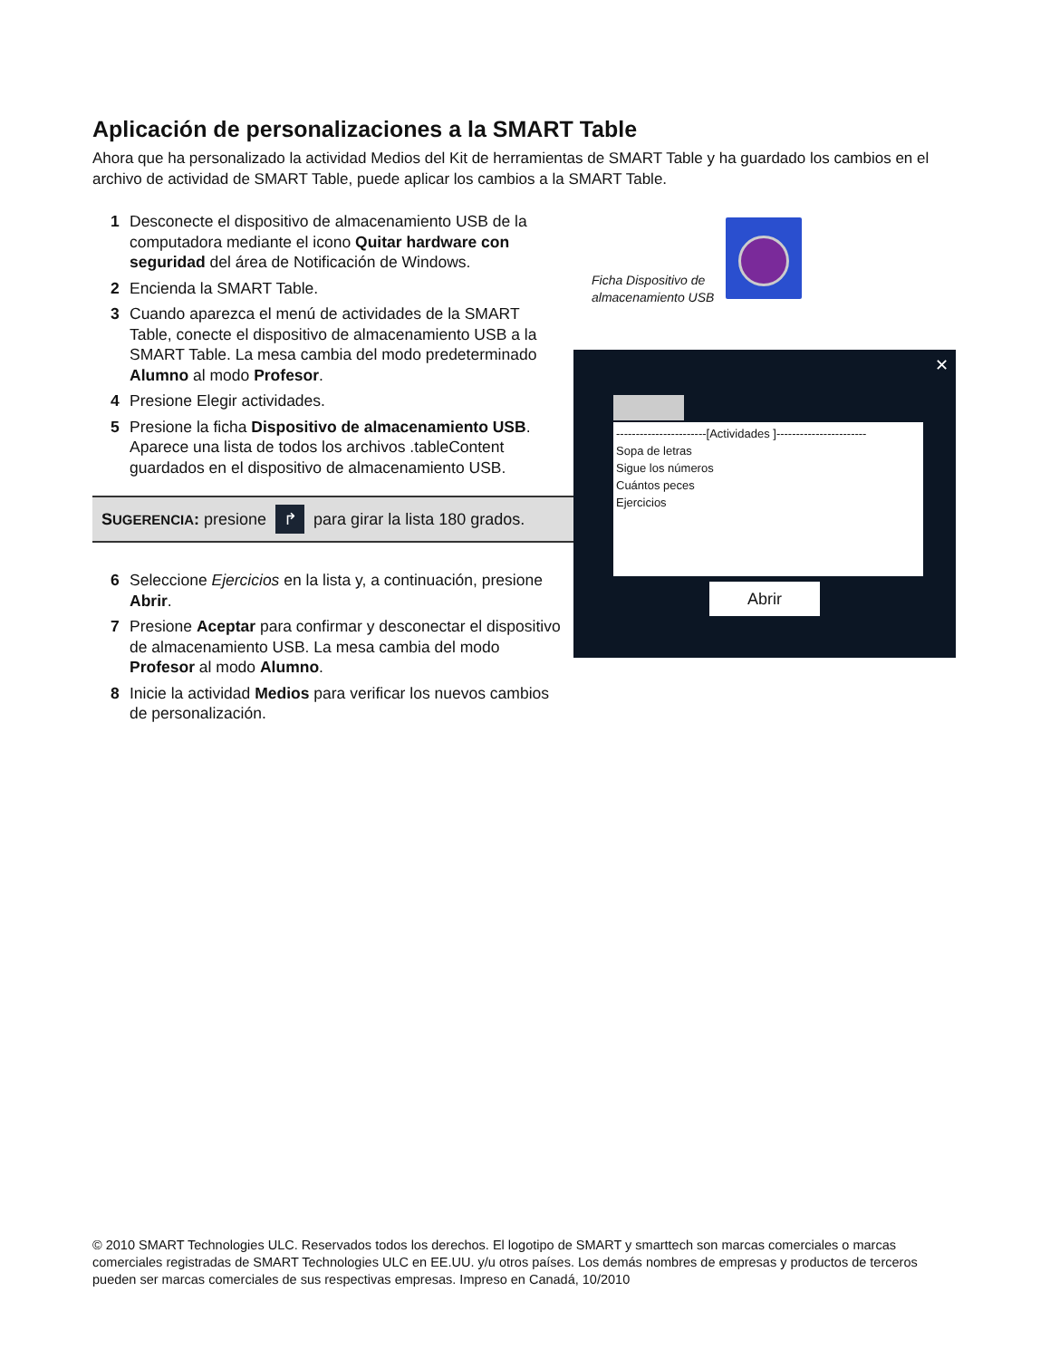Aplicación de personalizaciones a la SMART Table
Ahora que ha personalizado la actividad Medios del Kit de herramientas de SMART Table y ha guardado los cambios en el archivo de actividad de SMART Table, puede aplicar los cambios a la SMART Table.
1 Desconecte el dispositivo de almacenamiento USB de la computadora mediante el icono Quitar hardware con seguridad del área de Notificación de Windows.
2 Encienda la SMART Table.
3 Cuando aparezca el menú de actividades de la SMART Table, conecte el dispositivo de almacenamiento USB a la SMART Table. La mesa cambia del modo predeterminado Alumno al modo Profesor.
4 Presione Elegir actividades.
5 Presione la ficha Dispositivo de almacenamiento USB. Aparece una lista de todos los archivos .tableContent guardados en el dispositivo de almacenamiento USB.
SUGERENCIA: presione ↱ para girar la lista 180 grados.
6 Seleccione Ejercicios en la lista y, a continuación, presione Abrir.
7 Presione Aceptar para confirmar y desconectar el dispositivo de almacenamiento USB. La mesa cambia del modo Profesor al modo Alumno.
8 Inicie la actividad Medios para verificar los nuevos cambios de personalización.
Ficha Dispositivo de almacenamiento USB
✕
-----------------------[Actividades ]-----------------------
Sopa de letras
Sigue los números
Cuántos peces
Ejercicios
Abrir
© 2010 SMART Technologies ULC. Reservados todos los derechos. El logotipo de SMART y smarttech son marcas comerciales o marcas comerciales registradas de SMART Technologies ULC en EE.UU. y/u otros países. Los demás nombres de empresas y productos de terceros pueden ser marcas comerciales de sus respectivas empresas. Impreso en Canadá, 10/2010